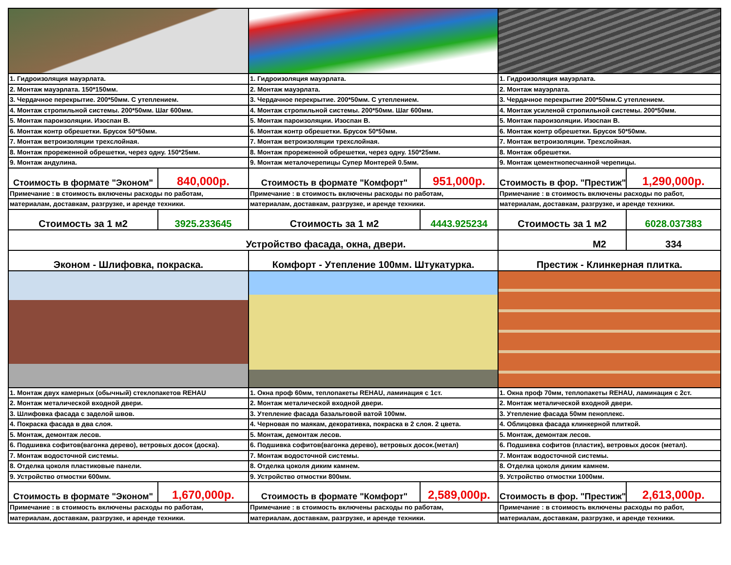| 1. Гидроизоляция мауэрлата. | | 1. Гидроизоляция мауэрлата. | | 1. Гидроизоляция мауэрлата. | |
| 2. Монтаж мауэрлата. 150*150мм. | | 2. Монтаж мауэрлата. | | 2. Монтаж мауэрлата. | |
| 3. Чердачное перекрытие. 200*50мм. С утеплением. | | 3. Чердачное перекрытие. 200*50мм. С утеплением. | | 3. Чердачное перекрытие 200*50мм.С утеплением. | |
| 4. Монтаж стропильной системы. 200*50мм. Шаг 600мм. | | 4. Монтаж стропильной системы. 200*50мм. Шаг 600мм. | | 4. Монтаж усиленой стропильной системы. 200*50мм. | |
| 5. Монтаж пароизоляции. Изоспан В. | | 5. Монтаж пароизоляции. Изоспан В. | | 5. Монтаж пароизоляции. Изоспан В. | |
| 6. Монтаж контр обрешетки. Брусок 50*50мм. | | 6. Монтаж контр обрешетки. Брусок 50*50мм. | | 6. Монтаж контр обрешетки. Брусок 50*50мм. | |
| 7. Монтаж ветроизоляции трехслойная. | | 7. Монтаж ветроизоляции трехслойная. | | 7. Монтаж ветроизоляции. Трехслойная. | |
| 8. Монтаж прореженной обрешетки, через одну. 150*25мм. | | 8. Монтаж прореженной обрешетки, через одну. 150*25мм. | | 8. Монтаж обрешетки. | |
| 9. Монтаж андулина. | | 9. Монтаж металочерепицы Супер Монтерей 0.5мм. | | 9. Монтаж цементнопесчанной черепицы. | |
| Стоимость в формате "Эконом" | 840,000р. | Стоимость в формате "Комфорт" | 951,000р. | Стоимость в фор. "Престиж" | 1,290,000р. |
| Примечание : в стоимость включены расходы по работам, | | Примечание : в стоимость включены расходы по работам, | | Примечание : в стоимость включены расходы по работ, | |
| материалам, доставкам, разгрузке, и аренде техники. | | материалам, доставкам, разгрузке, и аренде техники. | | материалам, доставкам, разгрузке, и аренде техники. | |
| Стоимость за 1 м2 | 3925.233645 | Стоимость за 1 м2 | 4443.925234 | Стоимость за 1 м2 | 6028.037383 |
| Устройство фасада, окна, двери. | | | | М2 | 334 |
| Эконом - Шлифовка, покраска. | | Комфорт - Утепление 100мм. Штукатурка. | | Престиж - Клинкерная плитка. | |
| 1. Монтаж двух камерных (обычный) стеклопакетов REHAU | | 1. Окна проф 60мм, теплопакеты REHAU, ламинация с 1ст. | | 1. Окна проф 70мм, теплопакеты REHAU, ламинация с 2ст. | |
| 2. Монтаж металической входной двери. | | 2. Монтаж металической входной двери. | | 2. Монтаж металической входной двери. | |
| 3. Шлифовка фасада с заделой швов. | | 3. Утепление фасада базальтовой ватой 100мм. | | 3. Утепление фасада 50мм пеноплекс. | |
| 4. Покраска фасада в два слоя. | | 4. Черновая по маякам, декоративка, покраска в 2 слоя. 2 цвета. | | 4. Облицовка фасада клинкерной плиткой. | |
| 5. Монтаж, демонтаж лесов. | | 5. Монтаж, демонтаж лесов. | | 5. Монтаж, демонтаж лесов. | |
| 6. Подшивка софитов(вагонка дерево), ветровых досок (доска). | | 6. Подшивка софитов(вагонка дерево), ветровых досок.(метал) | | 6. Подшивка софитов (пластик), ветровых досок (метал). | |
| 7. Монтаж водосточной системы. | | 7. Монтаж водосточной системы. | | 7. Монтаж водосточной системы. | |
| 8. Отделка цоколя пластиковые панели. | | 8. Отделка цоколя диким камнем. | | 8. Отделка цоколя диким камнем. | |
| 9. Устройство отмостки 600мм. | | 9. Устройство отмостки 800мм. | | 9. Устройство отмостки 1000мм. | |
| Стоимость в формате "Эконом" | 1,670,000р. | Стоимость в формате "Комфорт" | 2,589,000р. | Стоимость в фор. "Престиж" | 2,613,000р. |
| Примечание : в стоимость включены расходы по работам, | | Примечание : в стоимость включены расходы по работам, | | Примечание : в стоимость включены расходы по работ, | |
| материалам, доставкам, разгрузке, и аренде техники. | | материалам, доставкам, разгрузке, и аренде техники. | | материалам, доставкам, разгрузке, и аренде техники. | |